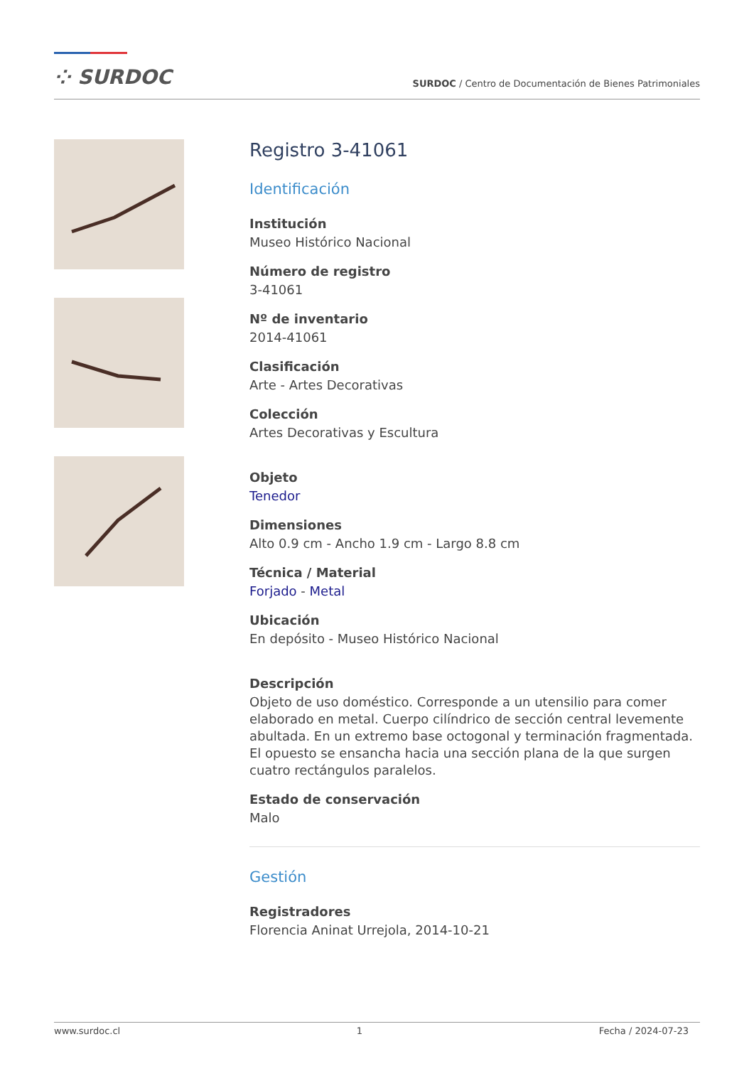⁘ SURDOC
SURDOC / Centro de Documentación de Bienes Patrimoniales
Registro 3-41061
Identificación
Institución
Museo Histórico Nacional
Número de registro
3-41061
Nº de inventario
2014-41061
Clasificación
Arte - Artes Decorativas
Colección
Artes Decorativas y Escultura
Objeto
Tenedor
Dimensiones
Alto 0.9 cm - Ancho 1.9 cm - Largo 8.8 cm
Técnica / Material
Forjado - Metal
Ubicación
En depósito - Museo Histórico Nacional
Descripción
Objeto de uso doméstico. Corresponde a un utensilio para comer elaborado en metal. Cuerpo cilíndrico de sección central levemente abultada. En un extremo base octogonal y terminación fragmentada. El opuesto se ensancha hacia una sección plana de la que surgen cuatro rectángulos paralelos.
Estado de conservación
Malo
Gestión
Registradores
Florencia Aninat Urrejola, 2014-10-21
www.surdoc.cl 1 Fecha / 2024-07-23